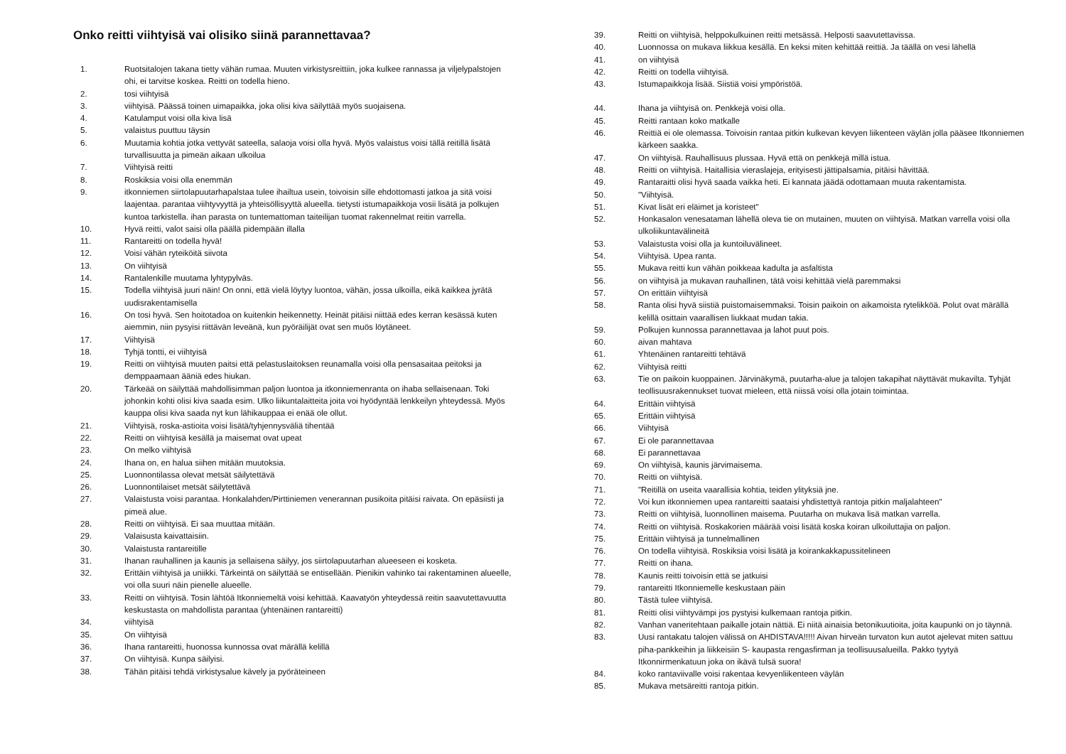Onko reitti viihtyisä vai olisiko siinä parannettavaa?
1. Ruotsitalojen takana tietty vähän rumaa. Muuten virkistysreittiin, joka kulkee rannassa ja viljelypalstojen ohi, ei tarvitse koskea. Reitti on todella hieno.
2. tosi viihtyisä
3. viihtyisä. Päässä toinen uimapaikka, joka olisi kiva säilyttää myös suojaisena.
4. Katulamput voisi olla kiva lisä
5. valaistus puuttuu täysin
6. Muutamia kohtia jotka vettyvät sateella, salaoja voisi olla hyvä. Myös valaistus voisi tällä reitillä lisätä turvallisuutta ja pimeän aikaan ulkoilua
7. Viihtyisä reitti
8. Roskiksia voisi olla enemmän
9. itkonniemen siirtolapuutarhapalstaa tulee ihailtua usein, toivoisin sille ehdottomasti jatkoa ja sitä voisi laajentaa. parantaa viihtyvyyttä ja yhteisöllisyyttä alueella. tietysti istumapaikkoja vosii lisätä ja polkujen kuntoa tarkistella. ihan parasta on tuntemattoman taiteilijan tuomat rakennelmat reitin varrella.
10. Hyvä reitti, valot saisi olla päällä pidempään illalla
11. Rantareitti on todella hyvä!
12. Voisi vähän ryteiköitä siivota
13. On viihtyisä
14. Rantalenkille muutama lyhtypylväs.
15. Todella viihtyisä juuri näin! On onni, että vielä löytyy luontoa, vähän, jossa ulkoilla, eikä kaikkea jyrätä uudisrakentamisella
16. On tosi hyvä. Sen hoitotadoa on kuitenkin heikennetty. Heinät pitäisi niittää edes kerran kesässä kuten aiemmin, niin pysyisi riittävän leveänä, kun pyöräilijät ovat sen muös löytäneet.
17. Viihtyisä
18. Tyhjä tontti, ei viihtyisä
19. Reitti on viihtyisä muuten paitsi että pelastuslaitoksen reunamalla voisi olla pensasaitaa peitoksi ja demppaamaan ääniä edes hiukan.
20. Tärkeää on säilyttää mahdollisimman paljon luontoa ja itkonniemenranta on ihaba sellaisenaan. Toki johonkin kohti olisi kiva saada esim. Ulko liikuntalaitteita joita voi hyödyntää lenkkeilyn yhteydessä. Myös kauppa olisi kiva saada nyt kun lähikauppaa ei enää ole ollut.
21. Viihtyisä, roska-astioita voisi lisätä/tyhjennysväliä tihentää
22. Reitti on viihtyisä kesällä ja maisemat ovat upeat
23. On melko viihtyisä
24. Ihana on, en halua siihen mitään muutoksia.
25. Luonnontilassa olevat metsät säilytettävä
26. Luonnontilaiset metsät säilytettävä
27. Valaistusta voisi parantaa. Honkalahden/Pirttiniemen venerannan pusikoita pitäisi raivata. On epäsiisti ja pimeä alue.
28. Reitti on viihtyisä. Ei saa muuttaa mitään.
29. Valaisusta kaivattaisiin.
30. Valaistusta rantareitille
31. Ihanan rauhallinen ja kaunis ja sellaisena säilyy, jos siirtolapuutarhan alueeseen ei kosketa.
32. Erittäin viihtyisä ja uniikki. Tärkeintä on säilyttää se entisellään. Pienikin vahinko tai rakentaminen alueelle, voi olla suuri näin pienelle alueelle.
33. Reitti on viihtyisä. Tosin lähtöä Itkonniemeltä voisi kehittää. Kaavatyön yhteydessä reitin saavutettavuutta keskustasta on mahdollista parantaa (yhtenäinen rantareitti)
34. viihtyisä
35. On viihtyisä
36. Ihana rantareitti, huonossa kunnossa ovat märällä kelillä
37. On viihtyisä. Kunpa säilyisi.
38. Tähän pitäisi tehdä virkistysalue kävely ja pyöräteineen
39. Reitti on viihtyisä, helppokulkuinen reitti metsässä. Helposti saavutettavissa.
40. Luonnossa on mukava liikkua kesällä. En keksi miten kehittää reittiä. Ja täällä on vesi lähellä
41. on viihtyisä
42. Reitti on todella viihtyisä.
43. Istumapaikkoja lisää. Siistiä voisi ympöristöä.
44. Ihana ja viihtyisä on. Penkkejä voisi olla.
45. Reitti rantaan koko matkalle
46. Reittiä ei ole olemassa. Toivoisin rantaa pitkin kulkevan kevyen liikenteen väylän jolla pääsee Itkonniemen kärkeen saakka.
47. On viihtyisä. Rauhallisuus plussaa. Hyvä että on penkkejä millä istua.
48. Reitti on viihtyisä. Haitallisia vieraslajeja, erityisesti jättipalsamia, pitäisi hävittää.
49. Rantaraitti olisi hyvä saada vaikka heti. Ei kannata jäädä odottamaan muuta rakentamista.
50. "Viihtyisä.
51. Kivat lisät eri eläimet ja koristeet"
52. Honkasalon venesataman lähellä oleva tie on mutainen, muuten on viihtyisä. Matkan varrella voisi olla ulkoliikuntavälineitä
53. Valaistusta voisi olla ja kuntoiluvälineet.
54. Viihtyisä. Upea ranta.
55. Mukava reitti kun vähän poikkeaa kadulta ja asfaltista
56. on viihtyisä ja mukavan rauhallinen, tätä voisi kehittää vielä paremmaksi
57. On erittäin viihtyisä
58. Ranta olisi hyvä siistiä puistomaisemmaksi. Toisin paikoin on aikamoista rytelikköä. Polut ovat märällä kelillä osittain vaarallisen liukkaat mudan takia.
59. Polkujen kunnossa parannettavaa ja lahot puut pois.
60. aivan mahtava
61. Yhtenäinen rantareitti tehtävä
62. Viihtyisä reitti
63. Tie on paikoin kuoppainen. Järvinäkymä, puutarha-alue ja talojen takapihat näyttävät mukavilta. Tyhjät teollisuusrakennukset tuovat mieleen, että niissä voisi olla jotain toimintaa.
64. Erittäin viihtyisä
65. Erittäin viihtyisä
66. Viihtyisä
67. Ei ole parannettavaa
68. Ei parannettavaa
69. On viihtyisä, kaunis järvimaisema.
70. Reitti on viihtyisä.
71. "Reitillä on useita vaarallisia kohtia, teiden ylityksiä jne.
72. Voi kun itkonniemen upea rantareitti saataisi yhdistettyä rantoja pitkin maljalahteen"
73. Reitti on viihtyisä, luonnollinen maisema. Puutarha on mukava lisä matkan varrella.
74. Reitti on viihtyisä. Roskakorien määrää voisi lisätä koska koiran ulkoiluttajia on paljon.
75. Erittäin viihtyisä ja tunnelmallinen
76. On todella viihtyisä. Roskiksia voisi lisätä ja koirankakkapussitelineen
77. Reitti on ihana.
78. Kaunis reitti toivoisin että se jatkuisi
79. rantareitti Itkonniemelle keskustaan päin
80. Tästä tulee viihtyisä.
81. Reitti olisi viihtyvämpi jos pystyisi kulkemaan rantoja pitkin.
82. Vanhan vaneritehtaan paikalle jotain nättiä. Ei niitä ainaisia betonikuutioita, joita kaupunki on jo täynnä.
83. Uusi rantakatu talojen välissä on AHDISTAVA!!!!! Aivan hirveän turvaton kun autot ajelevat miten sattuu piha-pankkeihin ja liikkeisiin S- kaupasta rengasfirman ja teollisuusalueilla. Pakko tyytyä Itkonnirmenkatuun joka on ikävä tulsä suora!
84. koko rantaviivalle voisi rakentaa kevyenliikenteen väylän
85. Mukava metsäreitti rantoja pitkin.